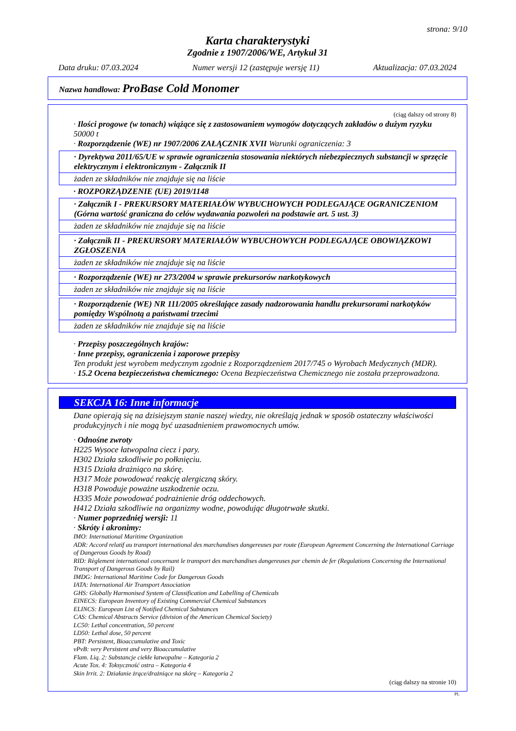strona: 9/10
Karta charakterystyki
Zgodnie z 1907/2006/WE, Artykuł 31
Data druku: 07.03.2024 Numer wersji 12 (zastępuje wersję 11) Aktualizacja: 07.03.2024
Nazwa handlowa: ProBase Cold Monomer
(ciąg dalszy od strony 8)
· Ilości progowe (w tonach) wiążące się z zastosowaniem wymogów dotyczących zakładów o dużym ryzyku
50000 t
· Rozporządzenie (WE) nr 1907/2006 ZAŁĄCZNIK XVII Warunki ograniczenia: 3
· Dyrektywa 2011/65/UE w sprawie ograniczenia stosowania niektórych niebezpiecznych substancji w sprzęcie elektrycznym i elektronicznym - Załącznik II
żaden ze składników nie znajduje się na liście
· ROZPORZĄDZENIE (UE) 2019/1148
· Załącznik I - PREKURSORY MATERIAŁÓW WYBUCHOWYCH PODLEGAJĄCE OGRANICZENIOM (Górna wartość graniczna do celów wydawania pozwoleń na podstawie art. 5 ust. 3)
żaden ze składników nie znajduje się na liście
· Załącznik II - PREKURSORY MATERIAŁÓW WYBUCHOWYCH PODLEGAJĄCE OBOWIĄZKOWI ZGŁOSZENIA
żaden ze składników nie znajduje się na liście
· Rozporządzenie (WE) nr 273/2004 w sprawie prekursorów narkotykowych
żaden ze składników nie znajduje się na liście
· Rozporządzenie (WE) NR 111/2005 określające zasady nadzorowania handlu prekursorami narkotyków pomiędzy Wspólnotą a państwami trzecimi
żaden ze składników nie znajduje się na liście
· Przepisy poszczególnych krajów:
· Inne przepisy, ograniczenia i zaporowe przepisy
Ten produkt jest wyrobem medycznym zgodnie z Rozporządzeniem 2017/745 o Wyrobach Medycznych (MDR).
· 15.2 Ocena bezpieczeństwa chemicznego: Ocena Bezpieczeństwa Chemicznego nie została przeprowadzona.
SEKCJA 16: Inne informacje
Dane opierają się na dzisiejszym stanie naszej wiedzy, nie określają jednak w sposób ostateczny właściwości produkcyjnych i nie mogą być uzasadnieniem prawomocnych umów.
· Odnośne zwroty
H225 Wysoce łatwopalna ciecz i pary.
H302 Działa szkodliwie po połknięciu.
H315 Działa drażniąco na skórę.
H317 Może powodować reakcję alergiczną skóry.
H318 Powoduje poważne uszkodzenie oczu.
H335 Może powodować podrażnienie dróg oddechowych.
H412 Działa szkodliwie na organizmy wodne, powodując długotrwałe skutki.
· Numer poprzedniej wersji: 11
· Skróty i akronimy:
IMO: International Maritime Organization
ADR: Accord relatif au transport international des marchandises dangereuses par route (European Agreement Concerning the International Carriage of Dangerous Goods by Road)
RID: Règlement international concernant le transport des marchandises dangereuses par chemin de fer (Regulations Concerning the International Transport of Dangerous Goods by Rail)
IMDG: International Maritime Code for Dangerous Goods
IATA: International Air Transport Association
GHS: Globally Harmonised System of Classification and Labelling of Chemicals
EINECS: European Inventory of Existing Commercial Chemical Substances
ELINCS: European List of Notified Chemical Substances
CAS: Chemical Abstracts Service (division of the American Chemical Society)
LC50: Lethal concentration, 50 percent
LD50: Lethal dose, 50 percent
PBT: Persistent, Bioaccumulative and Toxic
vPvB: very Persistent and very Bioaccumulative
Flam. Liq. 2: Substancje ciekłe łatwopalne – Kategoria 2
Acute Tox. 4: Toksyczność ostra – Kategoria 4
Skin Irrit. 2: Działanie żrące/drażniące na skórę – Kategoria 2
(ciąg dalszy na stronie 10)
PL